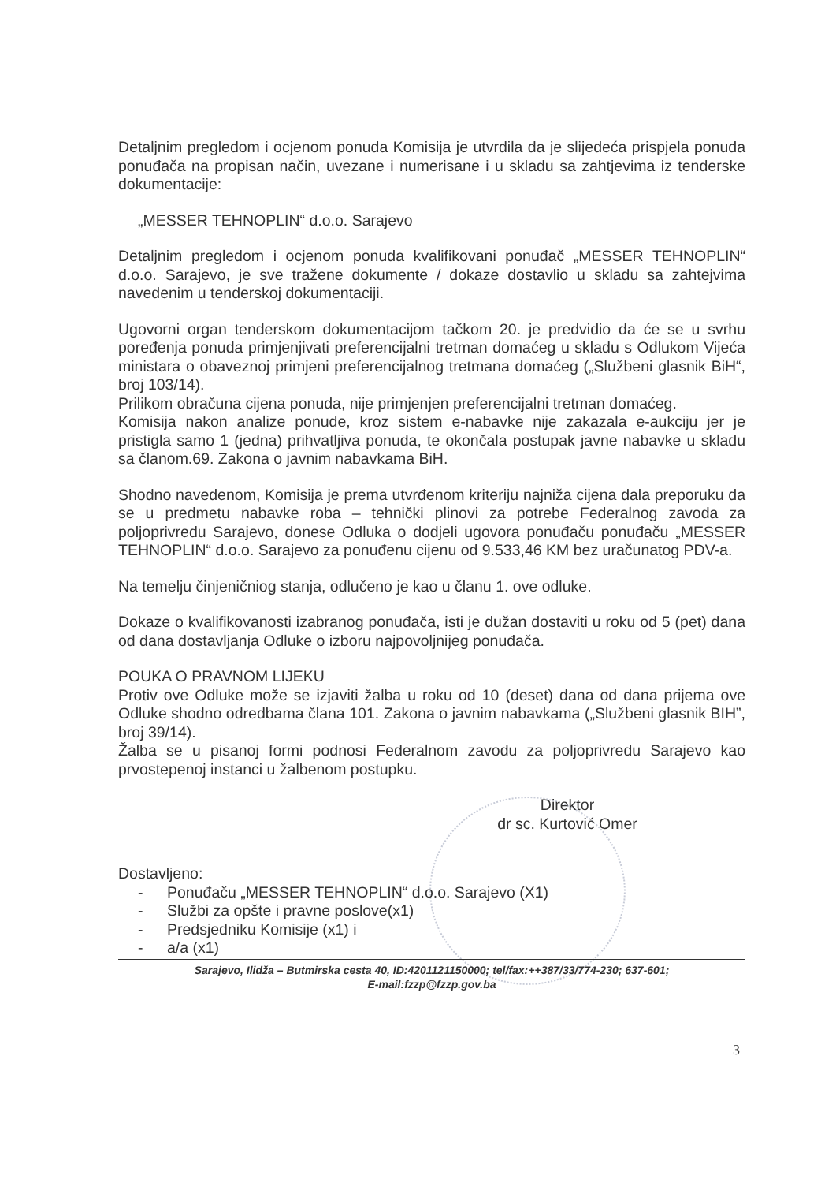Detaljnim pregledom i ocjenom ponuda Komisija je utvrdila da je slijedeća prispjela ponuda ponuđača na propisan način, uvezane i numerisane i u skladu sa zahtjevima iz tenderske dokumentacije:
„MESSER TEHNOPLIN“ d.o.o. Sarajevo
Detaljnim pregledom i ocjenom ponuda kvalifikovani ponuđač „MESSER TEHNOPLIN“ d.o.o. Sarajevo, je sve tražene dokumente / dokaze dostavlio u skladu sa zahtejvima navedenim u tenderskoj dokumentaciji.
Ugovorni organ tenderskom dokumentacijom tačkom 20. je predvidio da će se u svrhu poređenja ponuda primjenjivati preferencijalni tretman domaćeg u skladu s Odlukom Vijeća ministara o obaveznoj primjeni preferencijalnog tretmana domaćeg („Službeni glasnik BiH“, broj 103/14).
Prilikom obračuna cijena ponuda, nije primjenjen preferencijalni tretman domaćeg.
Komisija nakon analize ponude, kroz sistem e-nabavke nije zakazala e-aukciju jer je pristigla samo 1 (jedna) prihvatljiva ponuda, te okončala postupak javne nabavke u skladu sa članom.69. Zakona o javnim nabavkama BiH.
Shodno navedenom, Komisija je prema utvrđenom kriteriju najniža cijena dala preporuku da se u predmetu nabavke roba – tehnički plinovi za potrebe Federalnog zavoda za poljoprivredu Sarajevo, donese Odluka o dodjeli ugovora ponuđaču ponuđaču „MESSER TEHNOPLIN“ d.o.o. Sarajevo za ponuđenu cijenu od 9.533,46 KM bez uračunatog PDV-a.
Na temelju činjeničniog stanja, odlučeno je kao u članu 1. ove odluke.
Dokaze o kvalifikovanosti izabranog ponuđača, isti je dužan dostaviti u roku od 5 (pet) dana od dana dostavljanja Odluke o izboru najpovoljnijeg ponuđača.
POUKA O PRAVNOM LIJEKU
Protiv ove Odluke može se izjaviti žalba u roku od 10 (deset) dana od dana prijema ove Odluke shodno odredbama člana 101. Zakona o javnim nabavkama („Službeni glasnik BIH”, broj 39/14).
Žalba se u pisanoj formi podnosi Federalnom zavodu za poljoprivredu Sarajevo kao prvostepenoj instanci u žalbenom postupku.
Direktor
dr sc. Kurtović Omer
Dostavljeno:
- Ponuđaču „MESSER TEHNOPLIN“ d.o.o. Sarajevo (X1)
- Službi za opšte i pravne poslove(x1)
- Predsjedniku Komisije (x1) i
- a/a (x1)
Sarajevo, Ilidža – Butmirska cesta 40, ID:4201121150000; tel/fax:++387/33/774-230; 637-601;
E-mail:fzzp@fzzp.gov.ba
3